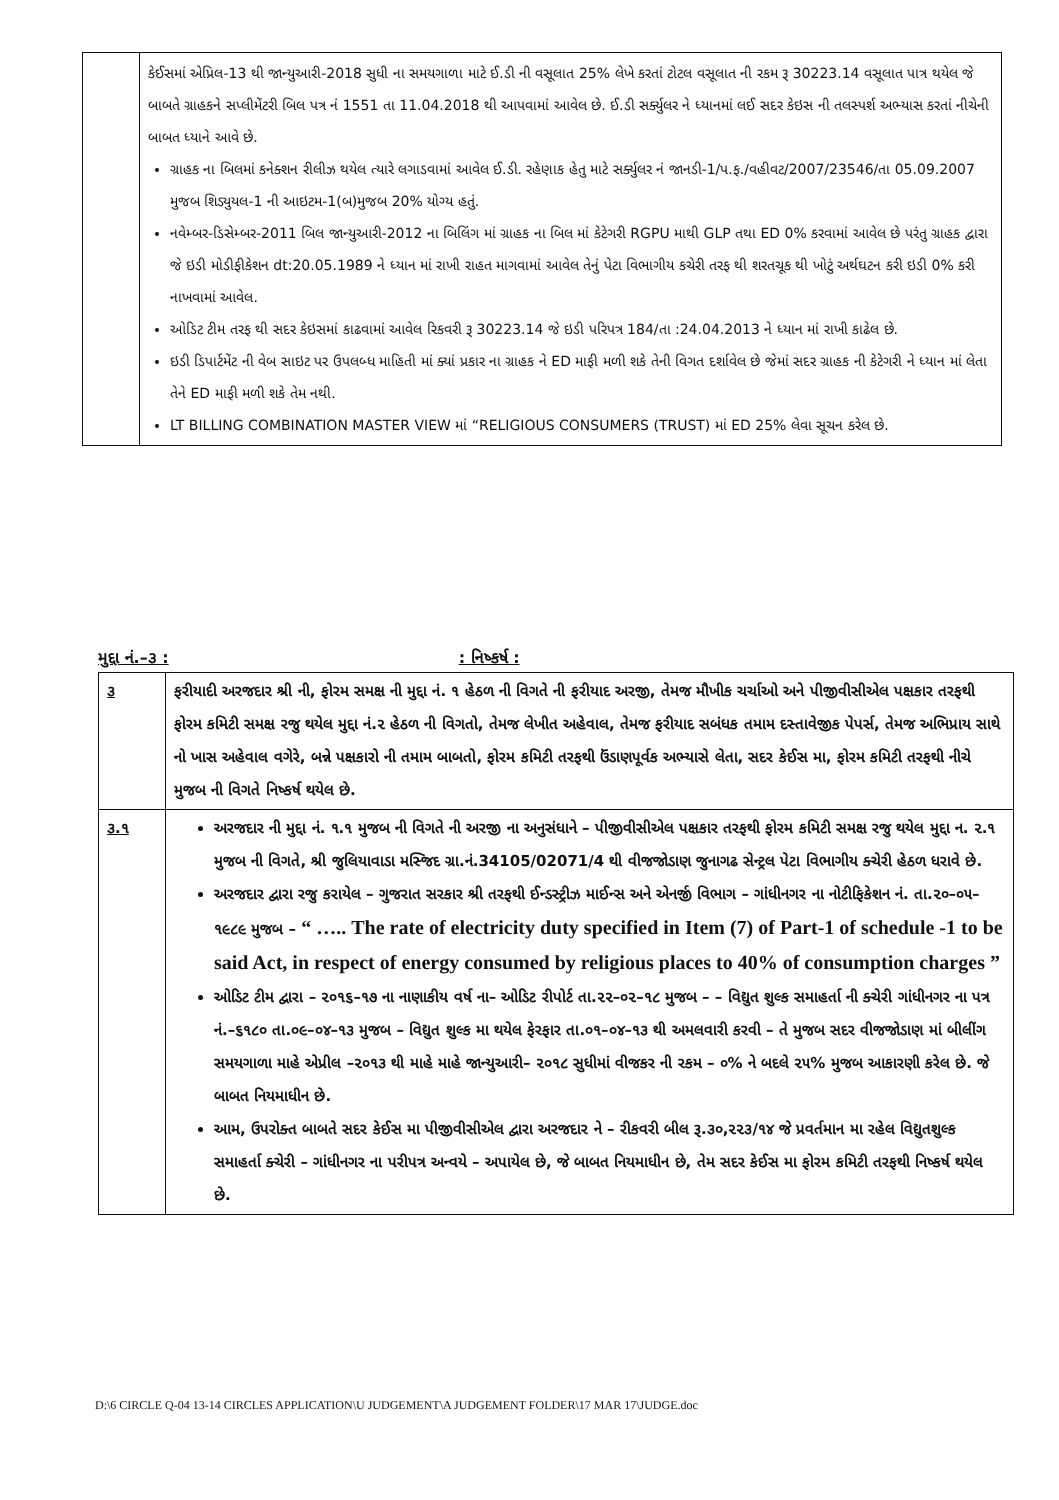| | કેઈસમાં એપ્રિલ-13 થી જાન્યુઆરી-2018 સુધી ના સમયગાળા માટે ઈ.ડી ની વસૂલાત 25% લેખે કરતાં ટોટલ વસૂલાત ની રકમ રૂ 30223.14 વસૂલાત પાત્ર થયેલ જે બાબતે ગ્રાહકને સપ્લીમેંટરી બિલ પત્ર નં 1551 તા 11.04.2018 થી આપવામાં આવેલ છે. ઈ.ડી સર્ક્યુલર ને ધ્યાનમાં લઈ સદર કેઇસ ની તલસ્પર્શ અભ્યાસ કરતાં નીચેની બાબત ધ્યાને આવે છે. ગ્રાહક ના બિલમાં કનેક્શન રીલીઝ થયેલ ત્યારે લગાડવામાં આવેલ ઈ.ડી. રહેણાક હેતુ માટે સર્ક્યુલર નં જાનડી-1/પ.ફ./વહીવટ/2007/23546/તા 05.09.2007 મુજબ શિડ્યુયલ-1 ની આઇટમ-1(બ)મુજબ 20% યોગ્ય હતું. નવેમ્બર-ડિસેમ્બર-2011 બિલ જાન્યુઆરી-2012 ના બિલિંગ માં ગ્રાહક ના બિલ માં કેટેગરી RGPU માથી GLP તથા ED 0% કરવામાં આવેલ છે પરંતુ ગ્રાહક દ્વારા જે ઇડી મોડીફીકેશન dt:20.05.1989 ને ધ્યાન માં રાખી રાહત માગવામાં આવેલ તેનું પેટા વિભાગીય કચેરી તરફ થી શરતચૂક થી ખોટું અર્થઘટન કરી ઇડી 0% કરી નાખવામાં આવેલ. ઓડિટ ટીમ તરફ થી સદર કેઇસમાં કાઢવામાં આવેલ રિકવરી રૂ 30223.14 જે ઇડી પરિપત્ર 184/તા :24.04.2013 ને ધ્યાન માં રાખી કાઢેલ છે. ઇડી ડિપાર્ટમેંટ ની વેબ સાઇટ પર ઉપલબ્ધ માહિતી માં ક્યાં પ્રકાર ના ગ્રાહક ને ED માફી મળી શકે તેની વિગત દર્શાવેલ છે જેમાં સદર ગ્રાહક ની કેટેગરી ને ધ્યાન માં લેતા તેને ED માફી મળી શકે તેમ નથી. LT BILLING COMBINATION MASTER VIEW માં “RELIGIOUS CONSUMERS (TRUST) માં ED 25% લેવા સૂચન કરેલ છે. |
મુદ્દા નં.–૩ :: નિષ્કર્ષ :
| ૩ | ફરીયાદી અરજદાર શ્રી ની, ફોરમ સમક્ષ ની મુદ્દા નં. ૧ હેઠળ ની વિગતે ની ફરીયાદ અરજી, તેમજ મૌખીક ચર્ચાઓ અને પીજીવીસીએલ પક્ષકાર તરફથી ફોરમ કમિટી સમક્ષ રજુ થયેલ મુદ્દા નં.૨ હેઠળ ની વિગતો, તેમજ લેખીત અહેવાલ, તેમજ ફરીયાદ સબંધક તમામ દસ્તાવેજીક પેપર્સ, તેમજ અભિપ્રાય સાથે નો ખાસ અહેવાલ વગેરે, બન્ને પક્ષકારો ની તમામ બાબતો, ફોરમ કમિટી તરફથી ઉંડાણપૂર્વક અભ્યાસે લેતા, સદર કેઈસ મા, ફોરમ કમિટી તરફથી નીચે મુજબ ની વિગતે નિષ્કર્ષ થયેલ છે. |
| ૩.૧ | અરજદાર ની મુદ્દા નં. ૧.૧ મુજબ ની વિગતે ની અરજી ના અનુસંધાને – પીજીવીસીએલ પક્ષકાર તરફથી ફોરમ કમિટી સમક્ષ રજુ થયેલ મુદ્દા ન. ૨.૧ મુજબ ની વિગતે, શ્રી જુલિયાવાડા મસ્જિદ ગ્રા.નં.34105/02071/4 થી વીજજોડાણ જુનાગઢ સેન્ટ્રલ પેટા વિભાગીય ક્ચેરી હેઠળ ધરાવે છે. અરજદાર દ્વારા રજુ કરાયેલ – ગુજરાત સરકાર શ્રી તરફથી ઈન્ડસ્ટ્રીઝ માઈન્સ અને એનર્જી વિભાગ – ગાંધીનગર ના નોટીફિકેશન નં. તા.૨૦–૦૫–૧૯૮૯ મુજબ – “ ….. The rate of electricity duty specified in Item (7) of Part-1 of schedule -1 to be said Act, in respect of energy consumed by religious places to 40% of consumption charges ” ઓડિટ ટીમ દ્વારા – ૨૦૧૬–૧૭ ના નાણાકીય વર્ષ ના– ઓડિટ રીપોર્ટ તા.૨૨–૦૨–૧૮ મુજબ – – વિદ્યુત શુલ્ક સમાહર્તા ની ક્ચેરી ગાંધીનગર ના પત્ર નં.–૬૧૮૦ તા.૦૯–૦૪–૧૩ મુજબ – વિદ્યુત શુલ્ક મા થયેલ ફેરફાર તા.૦૧–૦૪–૧૩ થી અમલવારી કરવી – તે મુજબ સદર વીજજોડાણ માં બીલીંગ સમયગાળા માહે એપ્રીલ –૨૦૧૩ થી માહે માહે જાન્યુઆરી– ૨૦૧૮ સુધીમાં વીજકર ની રકમ – ૦% ને બદલે ૨૫% મુજબ આકારણી કરેલ છે. જે બાબત નિયમાધીન છે. આમ, ઉપરોક્ત બાબતે સદર કેઈસ મા પીજીવીસીએલ દ્વારા અરજદાર ને – રીકવરી બીલ રૂ.૩૦,૨૨૩/૧૪ જે પ્રવર્તમાન મા રહેલ વિદ્યુતશુલ્ક સમાહર્તા ક્ચેરી – ગાંધીનગર ના પરીપત્ર અન્વયે – અપાયેલ છે, જે બાબત નિયમાધીન છે, તેમ સદર કેઈસ મા ફોરમ કમિટી તરફથી નિષ્કર્ષ થયેલ છે. |
D:\6 CIRCLE Q-04 13-14 CIRCLES APPLICATION\U JUDGEMENT\A JUDGEMENT FOLDER\17 MAR 17\JUDGE.doc